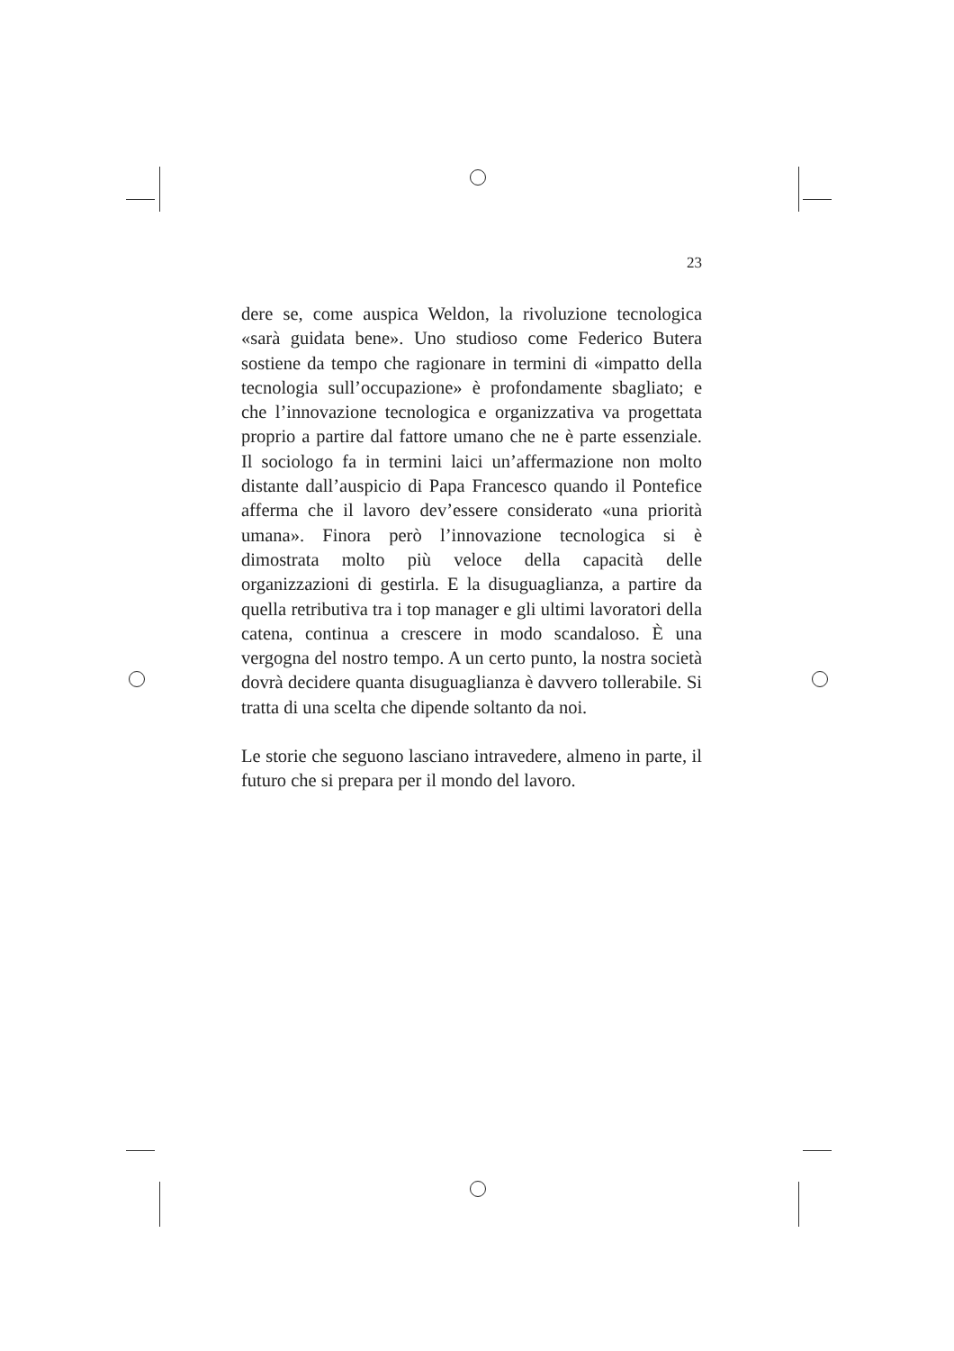23
dere se, come auspica Weldon, la rivoluzione tecnologica «sarà guidata bene». Uno studioso come Federico Butera sostiene da tempo che ragionare in termini di «impatto della tecnologia sull’occupazione» è profondamente sbagliato; e che l’innovazione tecnologica e organizzativa va progettata proprio a partire dal fattore umano che ne è parte essenziale. Il sociologo fa in termini laici un’affermazione non molto distante dall’auspicio di Papa Francesco quando il Pontefice afferma che il lavoro dev’essere considerato «una priorità umana». Finora però l’innovazione tecnologica si è dimostrata molto più veloce della capacità delle organizzazioni di gestirla. E la disuguaglianza, a partire da quella retributiva tra i top manager e gli ultimi lavoratori della catena, continua a crescere in modo scandaloso. È una vergogna del nostro tempo. A un certo punto, la nostra società dovrà decidere quanta disuguaglianza è davvero tollerabile. Si tratta di una scelta che dipende soltanto da noi.
Le storie che seguono lasciano intravedere, almeno in parte, il futuro che si prepara per il mondo del lavoro.